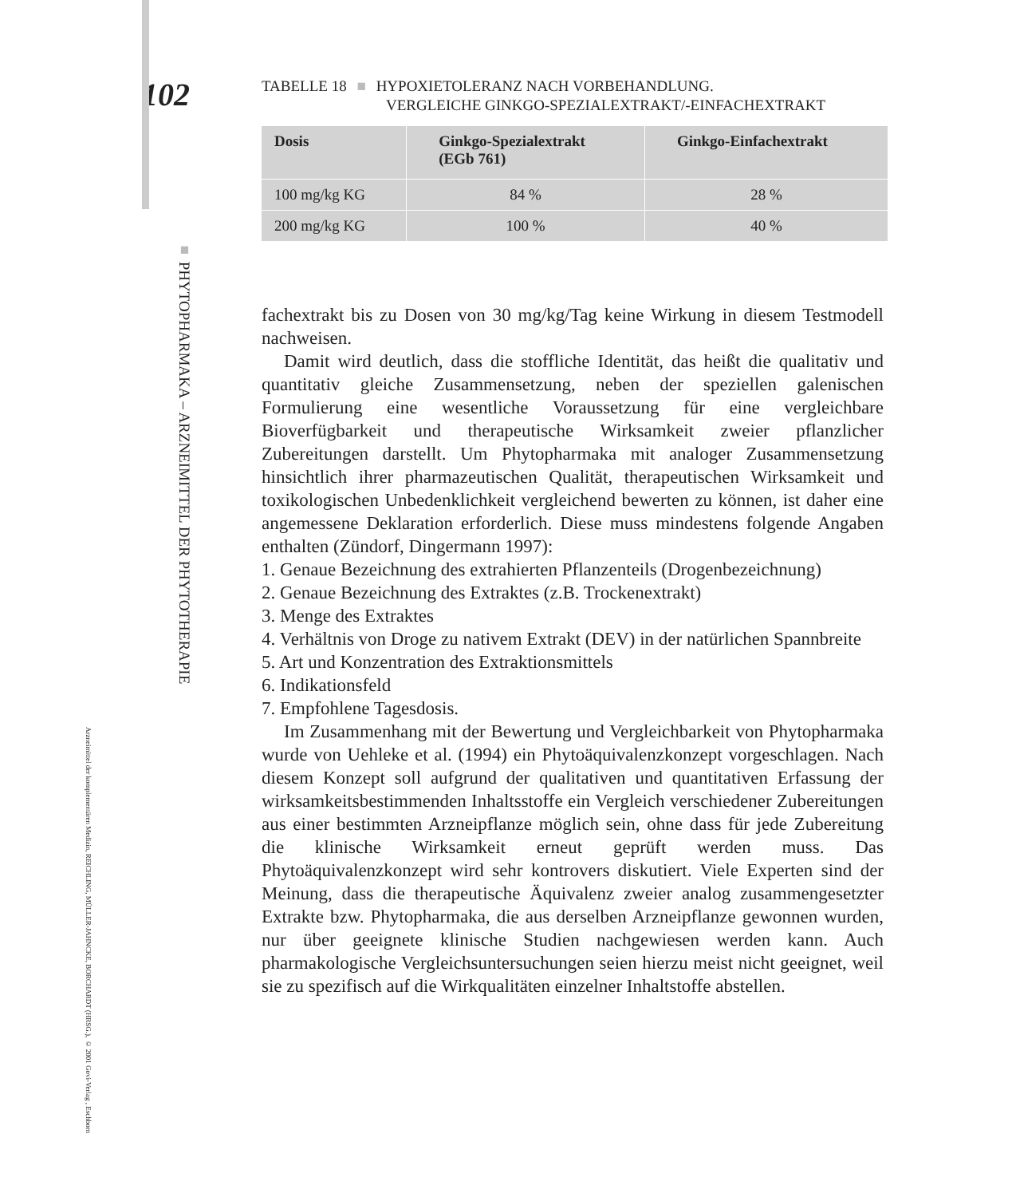Arzneimittel der komplementären Medizin, REICHLING, MÜLLER-JAHNCKE, BORCHARDT (HRSG.), © 2001 Govi-Verlag , Eschborn
102
■ PHYTOPHARMAKA – ARZNEIMITTEL DER PHYTOTHERAPIE
TABELLE 18 ■ HYPOXIETOLERANZ NACH VORBEHANDLUNG.
VERGLEICHE GINKGO-SPEZIALEXTRAKT/-EINFACHEXTRAKT
| Dosis | Ginkgo-Spezialextrakt (EGb 761) | Ginkgo-Einfachextrakt |
| --- | --- | --- |
| 100 mg/kg KG | 84 % | 28 % |
| 200 mg/kg KG | 100 % | 40 % |
fachextrakt bis zu Dosen von 30 mg/kg/Tag keine Wirkung in diesem Testmodell nachweisen.
Damit wird deutlich, dass die stoffliche Identität, das heißt die qualitativ und quantitativ gleiche Zusammensetzung, neben der speziellen galenischen Formulierung eine wesentliche Voraussetzung für eine vergleichbare Bioverfügbarkeit und therapeutische Wirksamkeit zweier pflanzlicher Zubereitungen darstellt. Um Phytopharmaka mit analoger Zusammensetzung hinsichtlich ihrer pharmazeutischen Qualität, therapeutischen Wirksamkeit und toxikologischen Unbedenklichkeit vergleichend bewerten zu können, ist daher eine angemessene Deklaration erforderlich. Diese muss mindestens folgende Angaben enthalten (Zündorf, Dingermann 1997):
1. Genaue Bezeichnung des extrahierten Pflanzenteils (Drogenbezeichnung)
2. Genaue Bezeichnung des Extraktes (z.B. Trockenextrakt)
3. Menge des Extraktes
4. Verhältnis von Droge zu nativem Extrakt (DEV) in der natürlichen Spannbreite
5. Art und Konzentration des Extraktionsmittels
6. Indikationsfeld
7. Empfohlene Tagesdosis.
Im Zusammenhang mit der Bewertung und Vergleichbarkeit von Phytopharmaka wurde von Uehleke et al. (1994) ein Phytoäquivalenzkonzept vorgeschlagen. Nach diesem Konzept soll aufgrund der qualitativen und quantitativen Erfassung der wirksamkeitsbestimmenden Inhaltsstoffe ein Vergleich verschiedener Zubereitungen aus einer bestimmten Arzneipflanze möglich sein, ohne dass für jede Zubereitung die klinische Wirksamkeit erneut geprüft werden muss. Das Phytoäquivalenzkonzept wird sehr kontrovers diskutiert. Viele Experten sind der Meinung, dass die therapeutische Äquivalenz zweier analog zusammengesetzter Extrakte bzw. Phytopharmaka, die aus derselben Arzneipflanze gewonnen wurden, nur über geeignete klinische Studien nachgewiesen werden kann. Auch pharmakologische Vergleichsuntersuchungen seien hierzu meist nicht geeignet, weil sie zu spezifisch auf die Wirkqualitäten einzelner Inhaltstoffe abstellen.